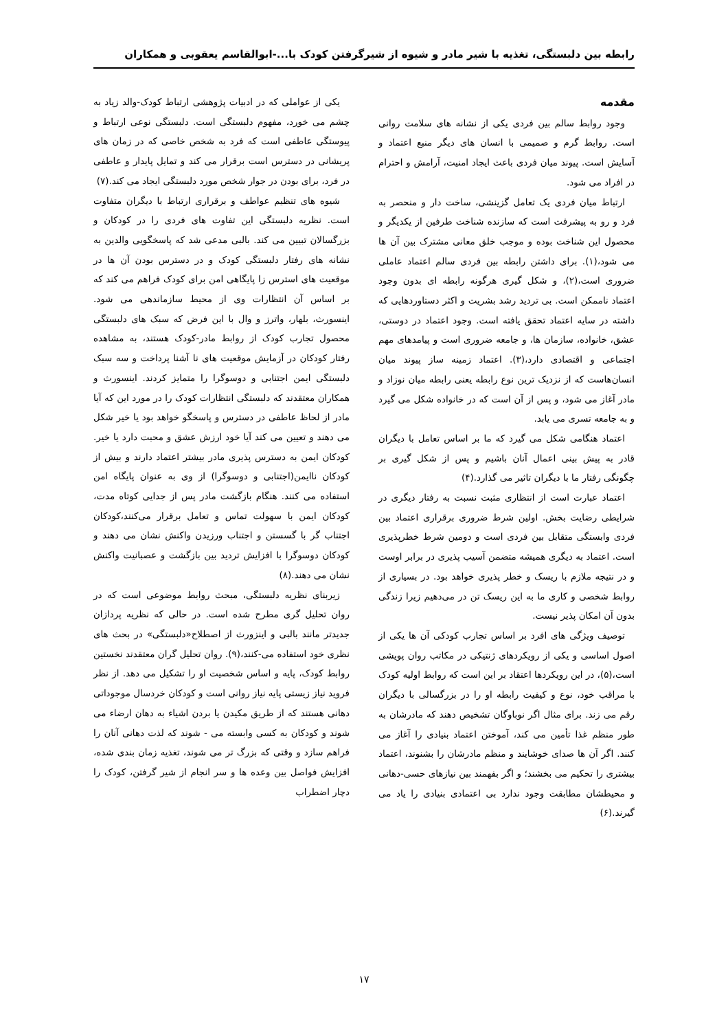رابطه بین دلبستگی، تغذیه با شیر مادر و شیوه از شیرگرفتن کودک با...-ابوالقاسم یعقوبی و همکاران
مقدمه
وجود روابط سالم بین فردی یکی از نشانه های سلامت روانی است. روابط گرم و صمیمی با انسان های دیگر منبع اعتماد و آسایش است. پیوند میان فردی باعث ایجاد امنیت، آرامش و احترام در افراد می شود.
ارتباط میان فردی یک تعامل گزینشی، ساخت دار و منحصر به فرد و رو به پیشرفت است که سازنده شناخت طرفین از یکدیگر و محصول این شناخت بوده و موجب خلق معانی مشترک بین آن ها می شود،(۱). برای داشتن رابطه بین فردی سالم اعتماد عاملی ضروری است،(۲)، و شکل گیری هرگونه رابطه ای بدون وجود اعتماد ناممکن است. بی تردید رشد بشریت و اکثر دستاوردهایی که داشته در سایه اعتماد تحقق یافته است. وجود اعتماد در دوستی، عشق، خانواده، سازمان ها، و جامعه ضروری است و پیامدهای مهم اجتماعی و اقتصادی دارد،(۳). اعتماد زمینه ساز پیوند میان انسان‌هاست که از نزدیک ترین نوع رابطه یعنی رابطه میان نوزاد و مادر آغاز می شود، و پس از آن است که در خانواده شکل می گیرد و به جامعه تسری می یابد.
اعتماد هنگامی شکل می گیرد که ما بر اساس تعامل با دیگران قادر به پیش بینی اعمال آنان باشیم و پس از شکل گیری بر چگونگی رفتار ما با دیگران تاثیر می گذارد.(۴)
اعتماد عبارت است از انتظاری مثبت نسبت به رفتار دیگری در شرایطی رضایت بخش. اولین شرط ضروری برقراری اعتماد بین فردی وابستگی متقابل بین فردی است و دومین شرط خطرپذیری است. اعتماد به دیگری همیشه متضمن آسیب پذیری در برابر اوست و در نتیجه ملازم با ریسک و خطر پذیری خواهد بود. در بسیاری از روابط شخصی و کاری ما به این ریسک تن در می‌دهیم زیرا زندگی بدون آن امکان پذیر نیست.
توصیف ویژگی های افرد بر اساس تجارب کودکی آن ها یکی از اصول اساسی و یکی از رویکردهای ژنتیکی در مکاتب روان پویشی است،(۵)، در این رویکردها اعتقاد بر این است که روابط اولیه کودک با مراقب خود، نوع و کیفیت رابطه او را در بزرگسالی با دیگران رقم می زند. برای مثال اگر نوباوگان تشخیص دهند که مادرشان به طور منظم غذا تأمین می کند، آموختن اعتماد بنیادی را آغاز می کنند. اگر آن ها صدای خوشایند و منظم مادرشان را بشنوند، اعتماد بیشتری را تحکیم می بخشند؛ و اگر بفهمند بین نیازهای حسی-دهانی و محیطشان مطابقت وجود ندارد بی اعتمادی بنیادی را یاد می گیرند.(۶)
یکی از عواملی که در ادبیات پژوهشی ارتباط کودک-والد زیاد به چشم می خورد، مفهوم دلبستگی است. دلبستگی نوعی ارتباط و پیوستگی عاطفی است که فرد به شخص خاصی که در زمان های پریشانی در دسترس است برقرار می کند و تمایل پایدار و عاطفی در فرد، برای بودن در جوار شخص مورد دلبستگی ایجاد می کند.(۷)
شیوه های تنظیم عواطف و برقراری ارتباط با دیگران متفاوت است. نظریه دلبستگی این تفاوت های فردی را در کودکان و بزرگسالان تبیین می کند. بالبی مدعی شد که پاسخگویی والدین به نشانه های رفتار دلبستگی کودک و در دسترس بودن آن ها در موقعیت های استرس زا پایگاهی امن برای کودک فراهم می کند که بر اساس آن انتظارات وی از محیط سازماندهی می شود. اینسورث، بلهار، واترز و وال با این فرض که سبک های دلبستگی محصول تجارب کودک از روابط مادر-کودک هستند، به مشاهده رفتار کودکان در آزمایش موقعیت های نا آشنا پرداخت و سه سبک دلبستگی ایمن اجتنابی و دوسوگرا را متمایز کردند. اینسورث و همکاران معتقدند که دلبستگی انتظارات کودک را در مورد این که آیا مادر از لحاظ عاطفی در دسترس و پاسخگو خواهد بود یا خیر شکل می دهند و تعیین می کند آیا خود ارزش عشق و محبت دارد یا خیر. کودکان ایمن به دسترس پذیری مادر بیشتر اعتماد دارند و بیش از کودکان ناایمن(اجتنابی و دوسوگرا) از وی به عنوان پایگاه امن استفاده می کنند. هنگام بازگشت مادر پس از جدایی کوتاه مدت، کودکان ایمن با سهولت تماس و تعامل برقرار می‌کنند،کودکان اجتناب گر با گسستن و اجتناب ورزیدن واکنش نشان می دهند و کودکان دوسوگرا با افزایش تردید بین بازگشت و عصبانیت واکنش نشان می دهند.(۸)
زیربنای نظریه دلبستگی، مبحث روابط موضوعی است که در روان تحلیل گری مطرح شده است. در حالی که نظریه پردازان جدیدتر مانند بالبی و اینزورث از اصطلاح«دلبستگی» در بحث های نظری خود استفاده می-کنند،(۹). روان تحلیل گران معتقدند نخستین روابط کودک، پایه و اساس شخصیت او را تشکیل می دهد. از نظر فروید نیاز زیستی پایه نیاز روانی است و کودکان خردسال موجوداتی دهانی هستند که از طریق مکیدن یا بردن اشیاء به دهان ارضاء می شوند و کودکان به کسی وابسته می - شوند که لذت دهانی آنان را فراهم سازد و وقتی که بزرگ تر می شوند، تغذیه زمان بندی شده، افزایش فواصل بین وعده ها و سر انجام از شیر گرفتن، کودک را دچار اضطراب
۱۷